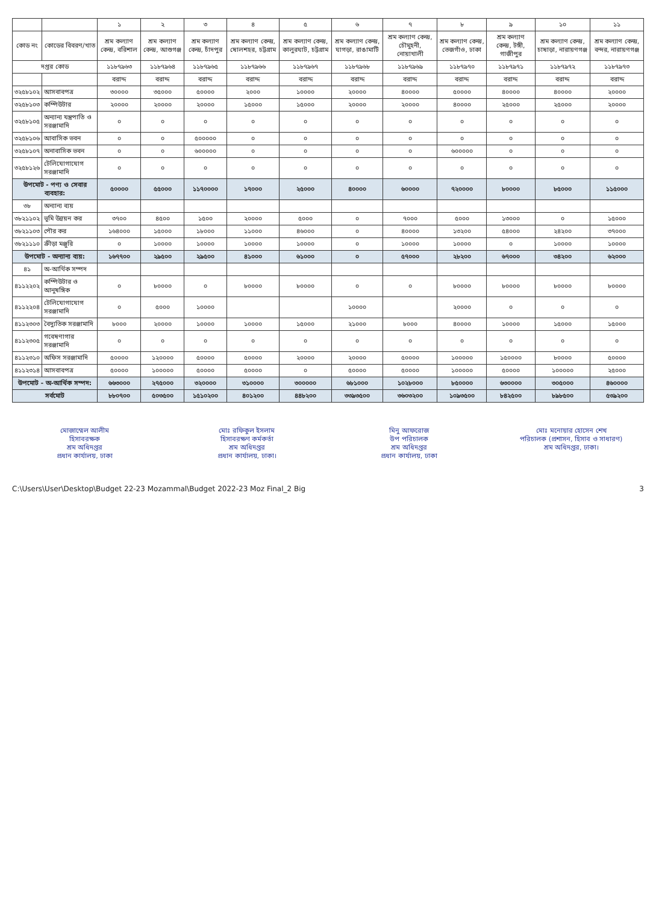| | | ১ | ২ | ৩ | ৪ | ৫ | ৬ | ৭ | ৮ | ৯ | ১০ | ১১ |
| --- | --- | --- | --- | --- | --- | --- | --- | --- | --- | --- | --- | --- |
| কোড নং | কোডের বিবরণ/খাত | শ্রম কল্যাণ কেন্দ্র, বরিশাল | শ্রম কল্যাণ কেন্দ্র, আশুগঞ্জ | শ্রম কল্যাণ কেন্দ্র, চাঁদপুর | শ্রম কল্যাণ কেন্দ্র, ষোলশহর, চট্টগ্রাম | শ্রম কল্যাণ কেন্দ্র, কালুরঘাট, চট্টগ্রাম | শ্রম কল্যাণ কেন্দ্র, ঘাগড়া, রাঙামাটি | শ্রম কল্যাণ কেন্দ্র, চৌমুহনী, নোয়াখালী | শ্রম কল্যাণ কেন্দ্র, তেজগাঁও, ঢাকা | শ্রম কল্যাণ কেন্দ্র, টঙ্গী, গাজীপুর | শ্রম কল্যাণ কেন্দ্র, চাষাড়া, নারায়ণগঞ্জ | শ্রম কল্যাণ কেন্দ্র, বন্দর, নারায়ণগঞ্জ |
| দপ্তর কোড | | ১১৮৭৯৬৩ | ১১৮৭৯৬৪ | ১১৮৭৯৬৫ | ১১৮৭৯৬৬ | ১১৮৭৯৬৭ | ১১৮৭৯৬৮ | ১১৮৭৯৬৯ | ১১৮৭৯৭০ | ১১৮৭৯৭১ | ১১৮৭৯৭২ | ১১৮৭৯৭৩ |
| | | বরাদ্দ | বরাদ্দ | বরাদ্দ | বরাদ্দ | বরাদ্দ | বরাদ্দ | বরাদ্দ | বরাদ্দ | বরাদ্দ | বরাদ্দ | বরাদ্দ |
| ৩২৫৮১০২ | আসবাবপত্র | ৩০০০০ | ৩৫০০০ | ৫০০০০ | ২০০০ | ১০০০০ | ২০০০০ | ৪০০০০ | ৫০০০০ | ৪০০০০ | ৪০০০০ | ২০০০০ |
| ৩২৫৮১০৩ | কম্পিউটার | ২০০০০ | ২০০০০ | ২০০০০ | ১৫০০০ | ১৫০০০ | ২০০০০ | ২০০০০ | ৪০০০০ | ২৫০০০ | ২৫০০০ | ২০০০০ |
| ৩২৫৮১০৫ | অন্যান্য যন্ত্রপাতি ও সরঞ্জামাদি | ০ | ০ | ০ | ০ | ০ | ০ | ০ | ০ | ০ | ০ | ০ |
| ৩২৫৮১০৬ | আবাসিক ভবন | ০ | ০ | ৫০০০০০ | ০ | ০ | ০ | ০ | ০ | ০ | ০ | ০ |
| ৩২৫৮১০৭ | অনাবাসিক ভবন | ০ | ০ | ৬০০০০০ | ০ | ০ | ০ | ০ | ৬০০০০০ | ০ | ০ | ০ |
| ৩২৫৮১২৬ | টেলিযোগাযোগ সরঞ্জামাদি | ০ | ০ | ০ | ০ | ০ | ০ | ০ | ০ | ০ | ০ | ০ |
| উপমোট - পণ্য ও সেবার ব্যবহার: | | ৫০০০০ | ৫৫০০০ | ১১৭০০০০ | ১৭০০০ | ২৫০০০ | ৪০০০০ | ৬০০০০ | ৭২০০০০ | ৮০০০০ | ৮৫০০০ | ১১৫০০০ |
| ৩৮ | অন্যান্য ব্যয় | | | | | | | | | | | |
| ৩৮২১১০২ | ভূমি উন্নয়ন কর | ৩৭০০ | ৪৫০০ | ১৫০০ | ২০০০০ | ৫০০০ | ০ | ৭০০০ | ৫০০০ | ১৩০০০ | ০ | ১৫০০০ |
| ৩৮২১১০৩ | পৌর কর | ১৬৪০০০ | ১৫০০০ | ১৮০০০ | ১১০০০ | ৪৬০০০ | ০ | ৪০০০০ | ১৩২০০ | ৫৪০০০ | ২৪২০০ | ৩৭০০০ |
| ৩৮২১১১০ | ক্রীড়া মঞ্জুরি | ০ | ১০০০০ | ১০০০০ | ১০০০০ | ১০০০০ | ০ | ১০০০০ | ১০০০০ | ০ | ১০০০০ | ১০০০০ |
| উপমোট - অন্যান্য ব্যয়: | | ১৬৭৭০০ | ২৯৫০০ | ২৯৫০০ | ৪১০০০ | ৬১০০০ | ০ | ৫৭০০০ | ২৮২০০ | ৬৭০০০ | ৩৪২০০ | ৬২০০০ |
| ৪১ | অ-আর্থিক সম্পদ | | | | | | | | | | | |
| ৪১১২২০২ | কম্পিউটার ও আনুষঙ্গিক | ০ | ৮০০০০ | ০ | ৮০০০০ | ৮০০০০ | ০ | ০ | ৮০০০০ | ৮০০০০ | ৮০০০০ | ৮০০০০ |
| ৪১১২২০৪ | টেলিযোগাযোগ সরঞ্জামাদি | ০ | ৫০০০ | ১০০০০ | | | ১০০০০ | | ২০০০০ | ০ | ০ | ০ |
| ৪১১২৩০৩ | বৈদ্যুতিক সরঞ্জামাদি | ৮০০০ | ২০০০০ | ১০০০০ | ১০০০০ | ১৫০০০ | ২১০০০ | ৮০০০ | ৪০০০০ | ১০০০০ | ১৫০০০ | ১৫০০০ |
| ৪১১২৩০৫ | গবেষণাগার সরঞ্জামাদি | ০ | ০ | ০ | ০ | ০ | ০ | ০ | ০ | ০ | ০ | ০ |
| ৪১১২৩১০ | অফিস সরঞ্জামাদি | ৫০০০০ | ১২০০০০ | ৫০০০০ | ৫০০০০ | ২০০০০ | ২০০০০ | ৫০০০০ | ১০০০০০ | ১৫০০০০ | ৮০০০০ | ৫০০০০ |
| ৪১১২৩১৪ | আসবাবপত্র | ৫০০০০ | ১০০০০০ | ৫০০০০ | ৫০০০০ | ০ | ৫০০০০ | ৫০০০০ | ১০০০০০ | ৫০০০০ | ১০০০০০ | ২৫০০০ |
| উপমোট - অ-আর্থিক সম্পদ: | | ৬৬৩০০০ | ২৭৫০০০ | ৩২০০০০ | ৩১০০০০ | ৩০০০০০ | ৬৮১০০০ | ১০২৮০০০ | ৮৫০০০০ | ৬৩০০০০ | ৩০৫০০০ | ৪৬০০০০ |
| সর্বমোট | | ৮৮০৭০০ | ৫০৩৫০০ | ১৫১০২০০ | ৪০১২০০ | ৪৪৮২০০ | ৩৩৯৩৫০০ | ৩৬০৩২০০ | ১০৯৩৫০০ | ৮৪২৫০০ | ৮৯৮৫০০ | ৫৩৯২০০ |
মোজাম্মেল আলীম
হিসাবরক্ষক
শ্রম অধিদপ্তর
প্রধান কার্যালয়, ঢাকা
মোঃ রফিকুল ইসলাম
হিসাবরক্ষণ কর্মকর্তা
শ্রম অধিদপ্তর
প্রধান কার্যালয়, ঢাকা।
মিনু আফরোজ
উপ পরিচালক
শ্রম অধিদপ্তর
প্রধান কার্যালয়, ঢাকা
মোঃ মনোয়ার হোসেন শেখ
পরিচালক (প্রশাসন, হিসাব ও সাধারণ)
শ্রম অধিদপ্তর, ঢাকা।
C:\Users\User\Desktop\Budget 22-23 Mozammal\Budget 2022-23 Moz Final_2 Big 3